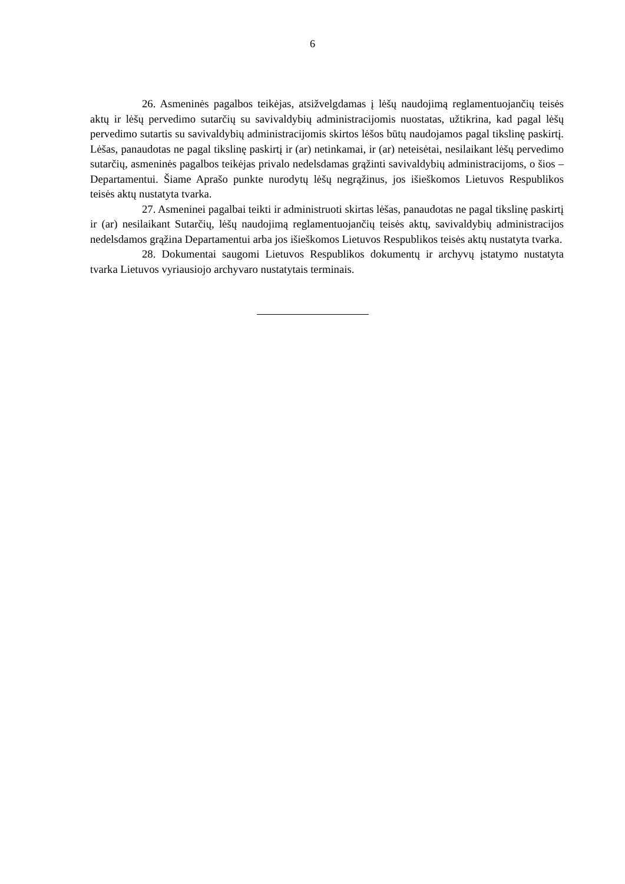6
26. Asmeninės pagalbos teikėjas, atsižvelgdamas į lėšų naudojimą reglamentuojančių teisės aktų ir lėšų pervedimo sutarčių su savivaldybių administracijomis nuostatas, užtikrina, kad pagal lėšų pervedimo sutartis su savivaldybių administracijomis skirtos lėšos būtų naudojamos pagal tikslinę paskirtį. Lėšas, panaudotas ne pagal tikslinę paskirtį ir (ar) netinkamai, ir (ar) neteisėtai, nesilaikant lėšų pervedimo sutarčių, asmeninės pagalbos teikėjas privalo nedelsdamas grąžinti savivaldybių administracijoms, o šios – Departamentui. Šiame Aprašo punkte nurodytų lėšų negrąžinus, jos išieškomos Lietuvos Respublikos teisės aktų nustatyta tvarka.
27. Asmeninei pagalbai teikti ir administruoti skirtas lėšas, panaudotas ne pagal tikslinę paskirtį ir (ar) nesilaikant Sutarčių, lėšų naudojimą reglamentuojančių teisės aktų, savivaldybių administracijos nedelsdamos grąžina Departamentui arba jos išieškomos Lietuvos Respublikos teisės aktų nustatyta tvarka.
28. Dokumentai saugomi Lietuvos Respublikos dokumentų ir archyvų įstatymo nustatyta tvarka Lietuvos vyriausiojo archyvaro nustatytais terminais.